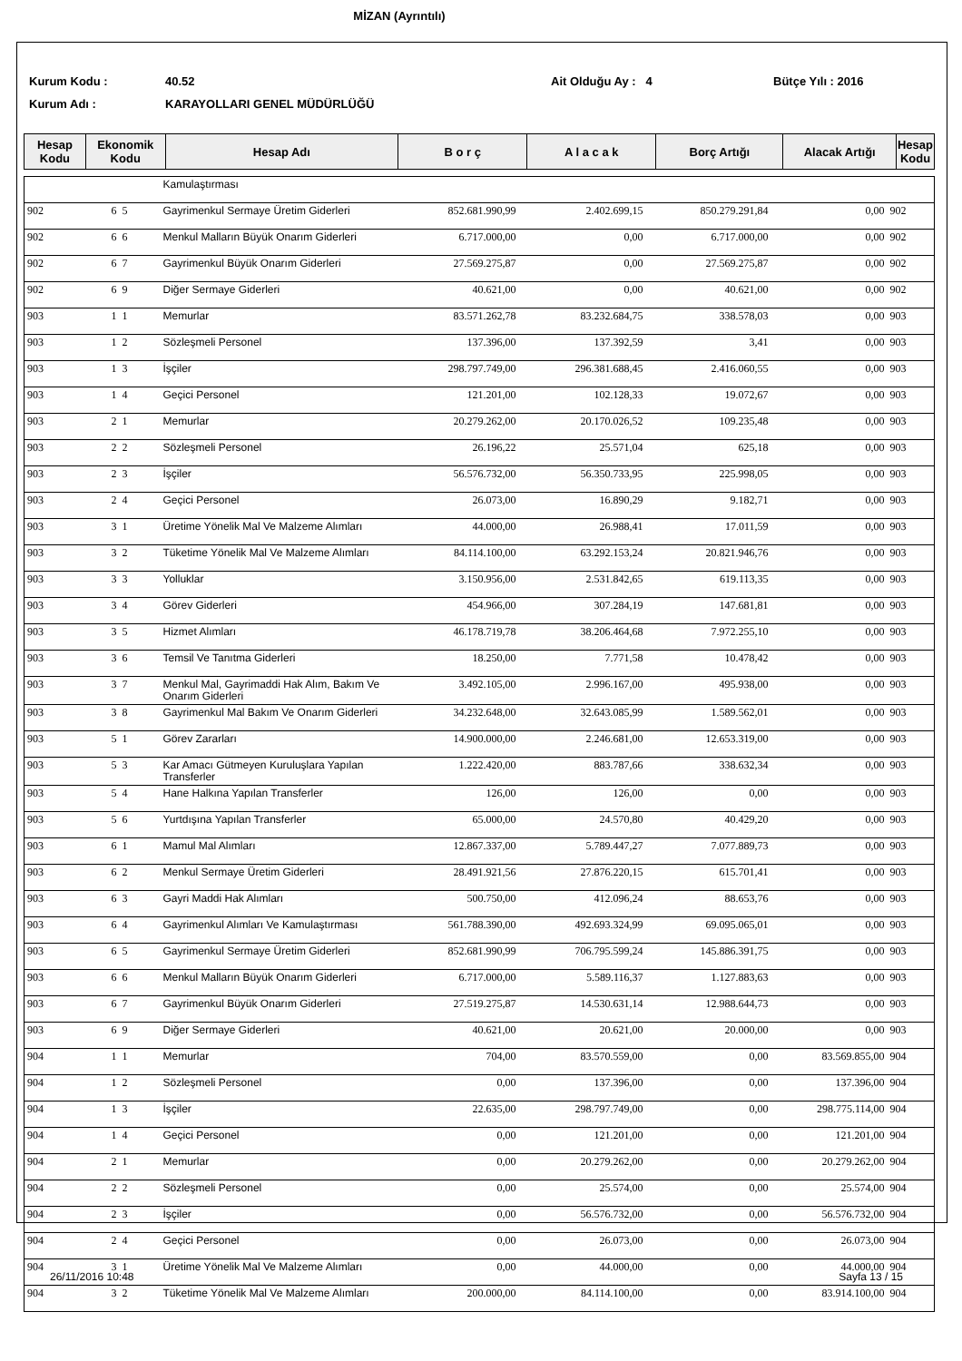MİZAN (Ayrıntılı)
Kurum Kodu : 40.52 Ait Olduğu Ay : 4 Bütçe Yılı : 2016
Kurum Adı : KARAYOLLARI GENEL MÜDÜRLÜĞÜ
| Hesap Kodu | Ekonomik Kodu | Hesap Adı | B o r ç | A l a c a k | Borç Artığı | Alacak Artığı | Hesap Kodu |
| --- | --- | --- | --- | --- | --- | --- | --- |
| | | | Kamulaştırması | | | | | |
| 902 | 6 | 5 | Gayrimenkul Sermaye Üretim Giderleri | 852.681.990,99 | 2.402.699,15 | 850.279.291,84 | 0,00 | 902 |
| 902 | 6 | 6 | Menkul Malların Büyük Onarım Giderleri | 6.717.000,00 | 0,00 | 6.717.000,00 | 0,00 | 902 |
| 902 | 6 | 7 | Gayrimenkul Büyük Onarım Giderleri | 27.569.275,87 | 0,00 | 27.569.275,87 | 0,00 | 902 |
| 902 | 6 | 9 | Diğer Sermaye Giderleri | 40.621,00 | 0,00 | 40.621,00 | 0,00 | 902 |
| 903 | 1 | 1 | Memurlar | 83.571.262,78 | 83.232.684,75 | 338.578,03 | 0,00 | 903 |
| 903 | 1 | 2 | Sözleşmeli Personel | 137.396,00 | 137.392,59 | 3,41 | 0,00 | 903 |
| 903 | 1 | 3 | İşçiler | 298.797.749,00 | 296.381.688,45 | 2.416.060,55 | 0,00 | 903 |
| 903 | 1 | 4 | Geçici Personel | 121.201,00 | 102.128,33 | 19.072,67 | 0,00 | 903 |
| 903 | 2 | 1 | Memurlar | 20.279.262,00 | 20.170.026,52 | 109.235,48 | 0,00 | 903 |
| 903 | 2 | 2 | Sözleşmeli Personel | 26.196,22 | 25.571,04 | 625,18 | 0,00 | 903 |
| 903 | 2 | 3 | İşçiler | 56.576.732,00 | 56.350.733,95 | 225.998,05 | 0,00 | 903 |
| 903 | 2 | 4 | Geçici Personel | 26.073,00 | 16.890,29 | 9.182,71 | 0,00 | 903 |
| 903 | 3 | 1 | Üretime Yönelik Mal Ve Malzeme Alımları | 44.000,00 | 26.988,41 | 17.011,59 | 0,00 | 903 |
| 903 | 3 | 2 | Tüketime Yönelik Mal Ve Malzeme Alımları | 84.114.100,00 | 63.292.153,24 | 20.821.946,76 | 0,00 | 903 |
| 903 | 3 | 3 | Yolluklar | 3.150.956,00 | 2.531.842,65 | 619.113,35 | 0,00 | 903 |
| 903 | 3 | 4 | Görev Giderleri | 454.966,00 | 307.284,19 | 147.681,81 | 0,00 | 903 |
| 903 | 3 | 5 | Hizmet Alımları | 46.178.719,78 | 38.206.464,68 | 7.972.255,10 | 0,00 | 903 |
| 903 | 3 | 6 | Temsil Ve Tanıtma Giderleri | 18.250,00 | 7.771,58 | 10.478,42 | 0,00 | 903 |
| 903 | 3 | 7 | Menkul Mal, Gayrimaddi Hak Alım, Bakım Ve Onarım Giderleri | 3.492.105,00 | 2.996.167,00 | 495.938,00 | 0,00 | 903 |
| 903 | 3 | 8 | Gayrimenkul Mal Bakım Ve Onarım Giderleri | 34.232.648,00 | 32.643.085,99 | 1.589.562,01 | 0,00 | 903 |
| 903 | 5 | 1 | Görev Zararları | 14.900.000,00 | 2.246.681,00 | 12.653.319,00 | 0,00 | 903 |
| 903 | 5 | 3 | Kar Amacı Gütmeyen Kuruluşlara Yapılan Transferler | 1.222.420,00 | 883.787,66 | 338.632,34 | 0,00 | 903 |
| 903 | 5 | 4 | Hane Halkına Yapılan Transferler | 126,00 | 126,00 | 0,00 | 0,00 | 903 |
| 903 | 5 | 6 | Yurtdışına Yapılan Transferler | 65.000,00 | 24.570,80 | 40.429,20 | 0,00 | 903 |
| 903 | 6 | 1 | Mamul Mal Alımları | 12.867.337,00 | 5.789.447,27 | 7.077.889,73 | 0,00 | 903 |
| 903 | 6 | 2 | Menkul Sermaye Üretim Giderleri | 28.491.921,56 | 27.876.220,15 | 615.701,41 | 0,00 | 903 |
| 903 | 6 | 3 | Gayri Maddi Hak Alımları | 500.750,00 | 412.096,24 | 88.653,76 | 0,00 | 903 |
| 903 | 6 | 4 | Gayrimenkul Alımları Ve Kamulaştırması | 561.788.390,00 | 492.693.324,99 | 69.095.065,01 | 0,00 | 903 |
| 903 | 6 | 5 | Gayrimenkul Sermaye Üretim Giderleri | 852.681.990,99 | 706.795.599,24 | 145.886.391,75 | 0,00 | 903 |
| 903 | 6 | 6 | Menkul Malların Büyük Onarım Giderleri | 6.717.000,00 | 5.589.116,37 | 1.127.883,63 | 0,00 | 903 |
| 903 | 6 | 7 | Gayrimenkul Büyük Onarım Giderleri | 27.519.275,87 | 14.530.631,14 | 12.988.644,73 | 0,00 | 903 |
| 903 | 6 | 9 | Diğer Sermaye Giderleri | 40.621,00 | 20.621,00 | 20.000,00 | 0,00 | 903 |
| 904 | 1 | 1 | Memurlar | 704,00 | 83.570.559,00 | 0,00 | 83.569.855,00 | 904 |
| 904 | 1 | 2 | Sözleşmeli Personel | 0,00 | 137.396,00 | 0,00 | 137.396,00 | 904 |
| 904 | 1 | 3 | İşçiler | 22.635,00 | 298.797.749,00 | 0,00 | 298.775.114,00 | 904 |
| 904 | 1 | 4 | Geçici Personel | 0,00 | 121.201,00 | 0,00 | 121.201,00 | 904 |
| 904 | 2 | 1 | Memurlar | 0,00 | 20.279.262,00 | 0,00 | 20.279.262,00 | 904 |
| 904 | 2 | 2 | Sözleşmeli Personel | 0,00 | 25.574,00 | 0,00 | 25.574,00 | 904 |
| 904 | 2 | 3 | İşçiler | 0,00 | 56.576.732,00 | 0,00 | 56.576.732,00 | 904 |
| 904 | 2 | 4 | Geçici Personel | 0,00 | 26.073,00 | 0,00 | 26.073,00 | 904 |
| 904 | 3 | 1 | Üretime Yönelik Mal Ve Malzeme Alımları | 0,00 | 44.000,00 | 0,00 | 44.000,00 | 904 |
| 904 | 3 | 2 | Tüketime Yönelik Mal Ve Malzeme Alımları | 200.000,00 | 84.114.100,00 | 0,00 | 83.914.100,00 | 904 |
26/11/2016 10:48 Sayfa 13 / 15